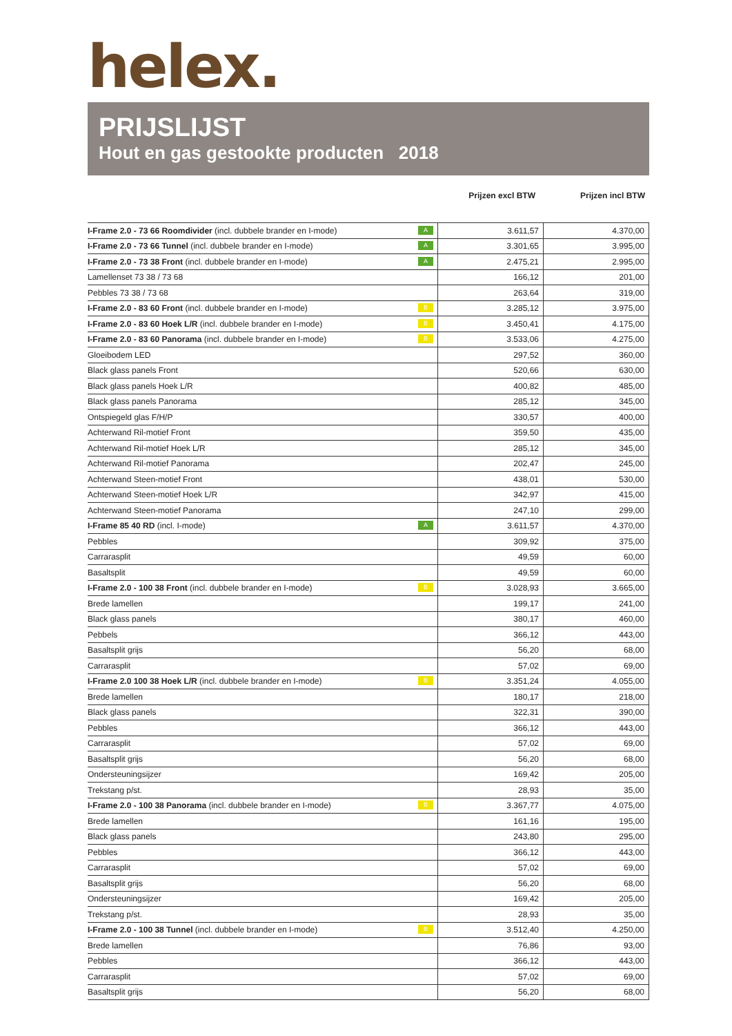helex.
PRIJSLIJST
Hout en gas gestookte producten 2018
Prijzen excl BTW Prijzen incl BTW
| I-Frame 2.0 - 73 66 Roomdivider (incl. dubbele brander en I-mode) A | 3.611,57 | 4.370,00 |
| I-Frame 2.0 - 73 66 Tunnel (incl. dubbele brander en I-mode) A | 3.301,65 | 3.995,00 |
| I-Frame 2.0 - 73 38 Front (incl. dubbele brander en I-mode) A | 2.475,21 | 2.995,00 |
| Lamellenset 73 38 / 73 68 | 166,12 | 201,00 |
| Pebbles 73 38 / 73 68 | 263,64 | 319,00 |
| I-Frame 2.0 - 83 60 Front (incl. dubbele brander en I-mode) B | 3.285,12 | 3.975,00 |
| I-Frame 2.0 - 83 60 Hoek L/R (incl. dubbele brander en I-mode) B | 3.450,41 | 4.175,00 |
| I-Frame 2.0 - 83 60 Panorama (incl. dubbele brander en I-mode) B | 3.533,06 | 4.275,00 |
| Gloeibodem LED | 297,52 | 360,00 |
| Black glass panels Front | 520,66 | 630,00 |
| Black glass panels Hoek L/R | 400,82 | 485,00 |
| Black glass panels Panorama | 285,12 | 345,00 |
| Ontspiegeld glas F/H/P | 330,57 | 400,00 |
| Achterwand Ril-motief Front | 359,50 | 435,00 |
| Achterwand Ril-motief Hoek L/R | 285,12 | 345,00 |
| Achterwand Ril-motief Panorama | 202,47 | 245,00 |
| Achterwand Steen-motief Front | 438,01 | 530,00 |
| Achterwand Steen-motief Hoek L/R | 342,97 | 415,00 |
| Achterwand Steen-motief Panorama | 247,10 | 299,00 |
| I-Frame 85 40 RD (incl. I-mode) A | 3.611,57 | 4.370,00 |
| Pebbles | 309,92 | 375,00 |
| Carrarasplit | 49,59 | 60,00 |
| Basaltsplit | 49,59 | 60,00 |
| I-Frame 2.0 - 100 38 Front (incl. dubbele brander en I-mode) B | 3.028,93 | 3.665,00 |
| Brede lamellen | 199,17 | 241,00 |
| Black glass panels | 380,17 | 460,00 |
| Pebbels | 366,12 | 443,00 |
| Basaltsplit grijs | 56,20 | 68,00 |
| Carrarasplit | 57,02 | 69,00 |
| I-Frame 2.0 100 38 Hoek L/R (incl. dubbele brander en I-mode) B | 3.351,24 | 4.055,00 |
| Brede lamellen | 180,17 | 218,00 |
| Black glass panels | 322,31 | 390,00 |
| Pebbles | 366,12 | 443,00 |
| Carrarasplit | 57,02 | 69,00 |
| Basaltsplit grijs | 56,20 | 68,00 |
| Ondersteuningsijzer | 169,42 | 205,00 |
| Trekstang p/st. | 28,93 | 35,00 |
| I-Frame 2.0 - 100 38 Panorama (incl. dubbele brander en I-mode) B | 3.367,77 | 4.075,00 |
| Brede lamellen | 161,16 | 195,00 |
| Black glass panels | 243,80 | 295,00 |
| Pebbles | 366,12 | 443,00 |
| Carrarasplit | 57,02 | 69,00 |
| Basaltsplit grijs | 56,20 | 68,00 |
| Ondersteuningsijzer | 169,42 | 205,00 |
| Trekstang p/st. | 28,93 | 35,00 |
| I-Frame 2.0 - 100 38 Tunnel (incl. dubbele brander en I-mode) B | 3.512,40 | 4.250,00 |
| Brede lamellen | 76,86 | 93,00 |
| Pebbles | 366,12 | 443,00 |
| Carrarasplit | 57,02 | 69,00 |
| Basaltsplit grijs | 56,20 | 68,00 |